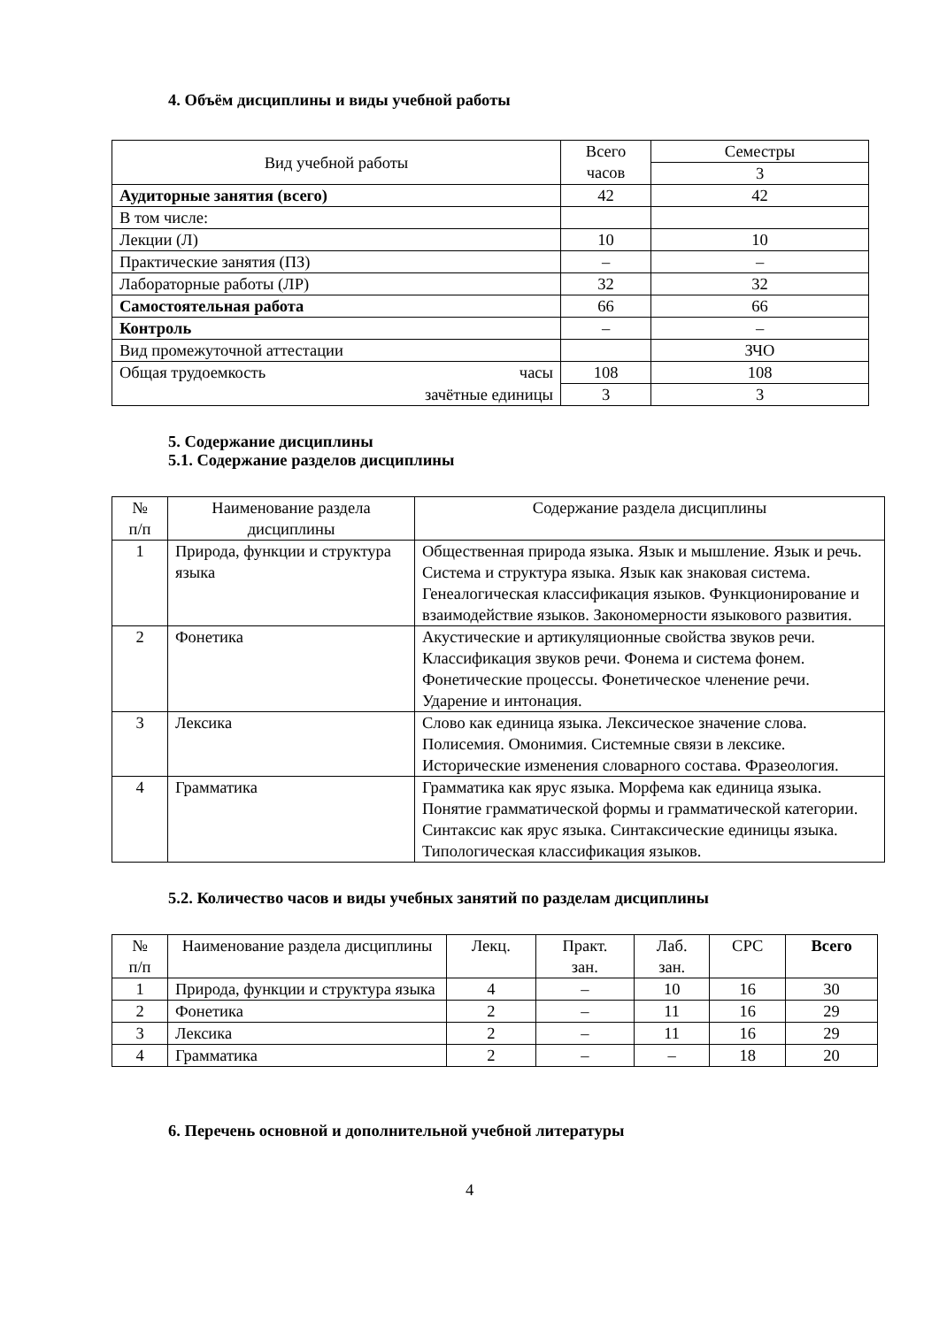4. Объём дисциплины и виды учебной работы
| Вид учебной работы | Всего часов | Семестры |
| --- | --- | --- |
| | | 3 |
| Аудиторные занятия (всего) | 42 | 42 |
| В том числе: | | |
| Лекции (Л) | 10 | 10 |
| Практические занятия (ПЗ) | – | – |
| Лабораторные работы (ЛР) | 32 | 32 |
| Самостоятельная работа | 66 | 66 |
| Контроль | – | – |
| Вид промежуточной аттестации | | ЗЧО |
| Общая трудоемкость часы | 108 | 108 |
| зачётные единицы | 3 | 3 |
5. Содержание дисциплины
5.1. Содержание разделов дисциплины
| № п/п | Наименование раздела дисциплины | Содержание раздела дисциплины |
| --- | --- | --- |
| 1 | Природа, функции и структура языка | Общественная природа языка. Язык и мышление. Язык и речь. Система и структура языка. Язык как знаковая система. Генеалогическая классификация языков. Функционирование и взаимодействие языков. Закономерности языкового развития. |
| 2 | Фонетика | Акустические и артикуляционные свойства звуков речи. Классификация звуков речи. Фонема и система фонем. Фонетические процессы. Фонетическое членение речи. Ударение и интонация. |
| 3 | Лексика | Слово как единица языка. Лексическое значение слова. Полисемия. Омонимия. Системные связи в лексике. Исторические изменения словарного состава. Фразеология. |
| 4 | Грамматика | Грамматика как ярус языка. Морфема как единица языка. Понятие грамматической формы и грамматической категории. Синтаксис как ярус языка. Синтаксические единицы языка. Типологическая классификация языков. |
5.2. Количество часов и виды учебных занятий по разделам дисциплины
| № п/п | Наименование раздела дисциплины | Лекц. | Практ. зан. | Лаб. зан. | СРС | Всего |
| --- | --- | --- | --- | --- | --- | --- |
| 1 | Природа, функции и структура языка | 4 | – | 10 | 16 | 30 |
| 2 | Фонетика | 2 | – | 11 | 16 | 29 |
| 3 | Лексика | 2 | – | 11 | 16 | 29 |
| 4 | Грамматика | 2 | – | – | 18 | 20 |
6. Перечень основной и дополнительной учебной литературы
4